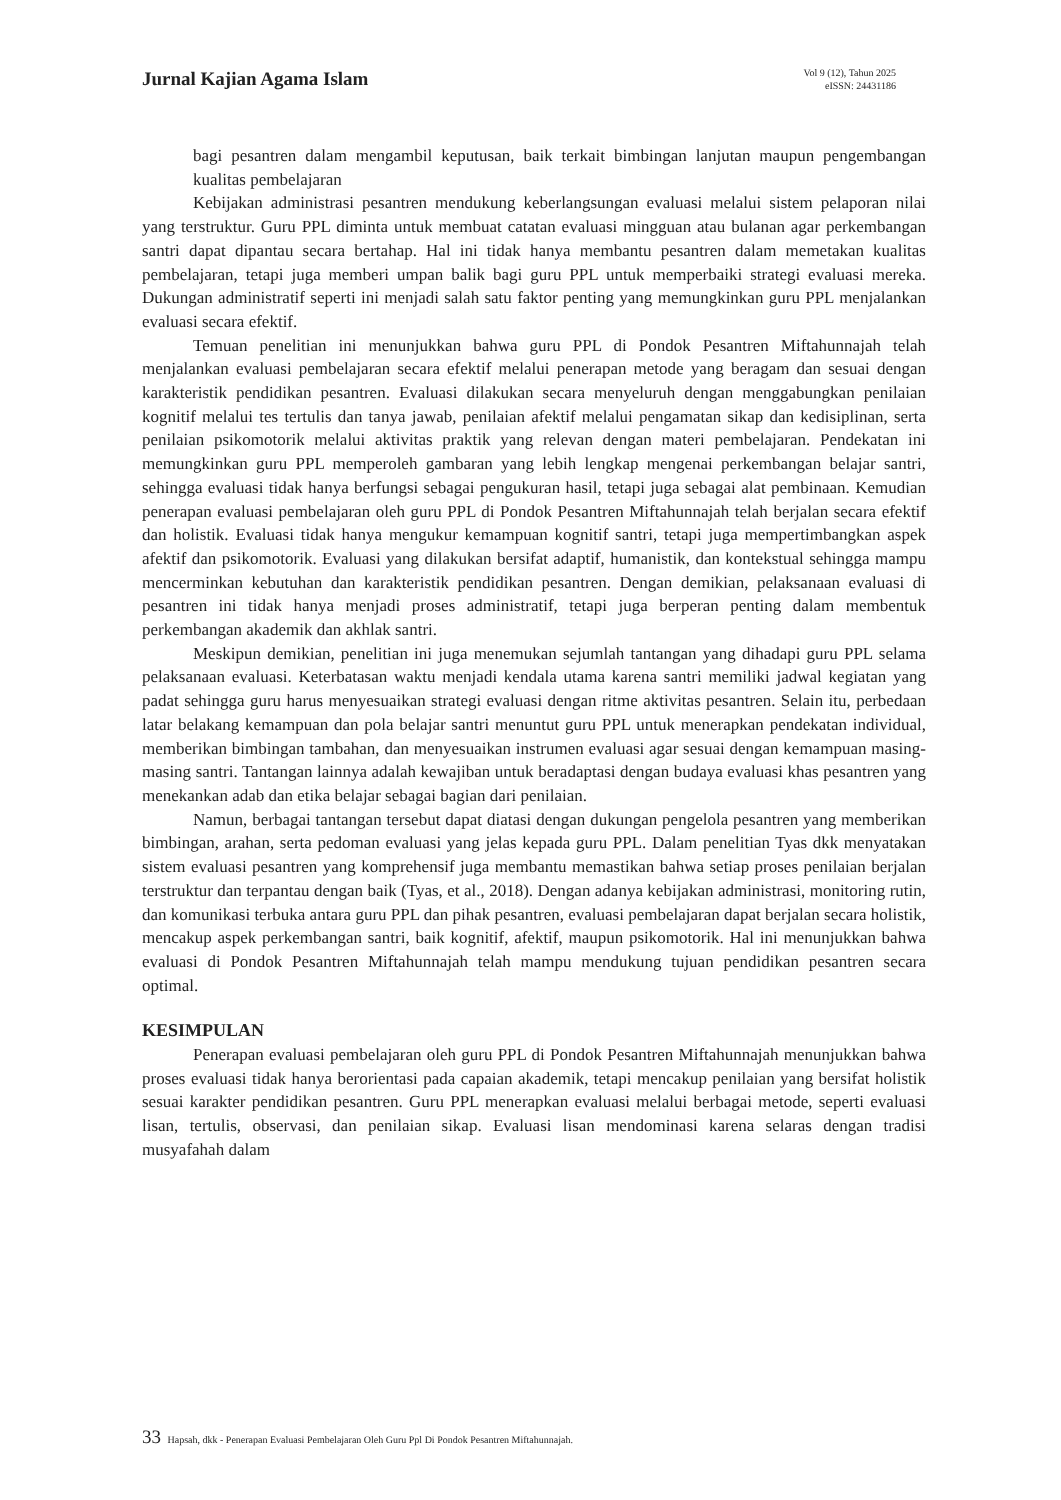Jurnal Kajian Agama Islam
Vol 9 (12), Tahun 2025
eISSN: 24431186
bagi pesantren dalam mengambil keputusan, baik terkait bimbingan lanjutan maupun pengembangan kualitas pembelajaran
Kebijakan administrasi pesantren mendukung keberlangsungan evaluasi melalui sistem pelaporan nilai yang terstruktur. Guru PPL diminta untuk membuat catatan evaluasi mingguan atau bulanan agar perkembangan santri dapat dipantau secara bertahap. Hal ini tidak hanya membantu pesantren dalam memetakan kualitas pembelajaran, tetapi juga memberi umpan balik bagi guru PPL untuk memperbaiki strategi evaluasi mereka. Dukungan administratif seperti ini menjadi salah satu faktor penting yang memungkinkan guru PPL menjalankan evaluasi secara efektif.
Temuan penelitian ini menunjukkan bahwa guru PPL di Pondok Pesantren Miftahunnajah telah menjalankan evaluasi pembelajaran secara efektif melalui penerapan metode yang beragam dan sesuai dengan karakteristik pendidikan pesantren. Evaluasi dilakukan secara menyeluruh dengan menggabungkan penilaian kognitif melalui tes tertulis dan tanya jawab, penilaian afektif melalui pengamatan sikap dan kedisiplinan, serta penilaian psikomotorik melalui aktivitas praktik yang relevan dengan materi pembelajaran. Pendekatan ini memungkinkan guru PPL memperoleh gambaran yang lebih lengkap mengenai perkembangan belajar santri, sehingga evaluasi tidak hanya berfungsi sebagai pengukuran hasil, tetapi juga sebagai alat pembinaan. Kemudian penerapan evaluasi pembelajaran oleh guru PPL di Pondok Pesantren Miftahunnajah telah berjalan secara efektif dan holistik. Evaluasi tidak hanya mengukur kemampuan kognitif santri, tetapi juga mempertimbangkan aspek afektif dan psikomotorik. Evaluasi yang dilakukan bersifat adaptif, humanistik, dan kontekstual sehingga mampu mencerminkan kebutuhan dan karakteristik pendidikan pesantren. Dengan demikian, pelaksanaan evaluasi di pesantren ini tidak hanya menjadi proses administratif, tetapi juga berperan penting dalam membentuk perkembangan akademik dan akhlak santri.
Meskipun demikian, penelitian ini juga menemukan sejumlah tantangan yang dihadapi guru PPL selama pelaksanaan evaluasi. Keterbatasan waktu menjadi kendala utama karena santri memiliki jadwal kegiatan yang padat sehingga guru harus menyesuaikan strategi evaluasi dengan ritme aktivitas pesantren. Selain itu, perbedaan latar belakang kemampuan dan pola belajar santri menuntut guru PPL untuk menerapkan pendekatan individual, memberikan bimbingan tambahan, dan menyesuaikan instrumen evaluasi agar sesuai dengan kemampuan masing-masing santri. Tantangan lainnya adalah kewajiban untuk beradaptasi dengan budaya evaluasi khas pesantren yang menekankan adab dan etika belajar sebagai bagian dari penilaian.
Namun, berbagai tantangan tersebut dapat diatasi dengan dukungan pengelola pesantren yang memberikan bimbingan, arahan, serta pedoman evaluasi yang jelas kepada guru PPL. Dalam penelitian Tyas dkk menyatakan sistem evaluasi pesantren yang komprehensif juga membantu memastikan bahwa setiap proses penilaian berjalan terstruktur dan terpantau dengan baik (Tyas, et al., 2018). Dengan adanya kebijakan administrasi, monitoring rutin, dan komunikasi terbuka antara guru PPL dan pihak pesantren, evaluasi pembelajaran dapat berjalan secara holistik, mencakup aspek perkembangan santri, baik kognitif, afektif, maupun psikomotorik. Hal ini menunjukkan bahwa evaluasi di Pondok Pesantren Miftahunnajah telah mampu mendukung tujuan pendidikan pesantren secara optimal.
KESIMPULAN
Penerapan evaluasi pembelajaran oleh guru PPL di Pondok Pesantren Miftahunnajah menunjukkan bahwa proses evaluasi tidak hanya berorientasi pada capaian akademik, tetapi mencakup penilaian yang bersifat holistik sesuai karakter pendidikan pesantren. Guru PPL menerapkan evaluasi melalui berbagai metode, seperti evaluasi lisan, tertulis, observasi, dan penilaian sikap. Evaluasi lisan mendominasi karena selaras dengan tradisi musyafahah dalam
33 Hapsah, dkk - Penerapan Evaluasi Pembelajaran Oleh Guru Ppl Di Pondok Pesantren Miftahunnajah.